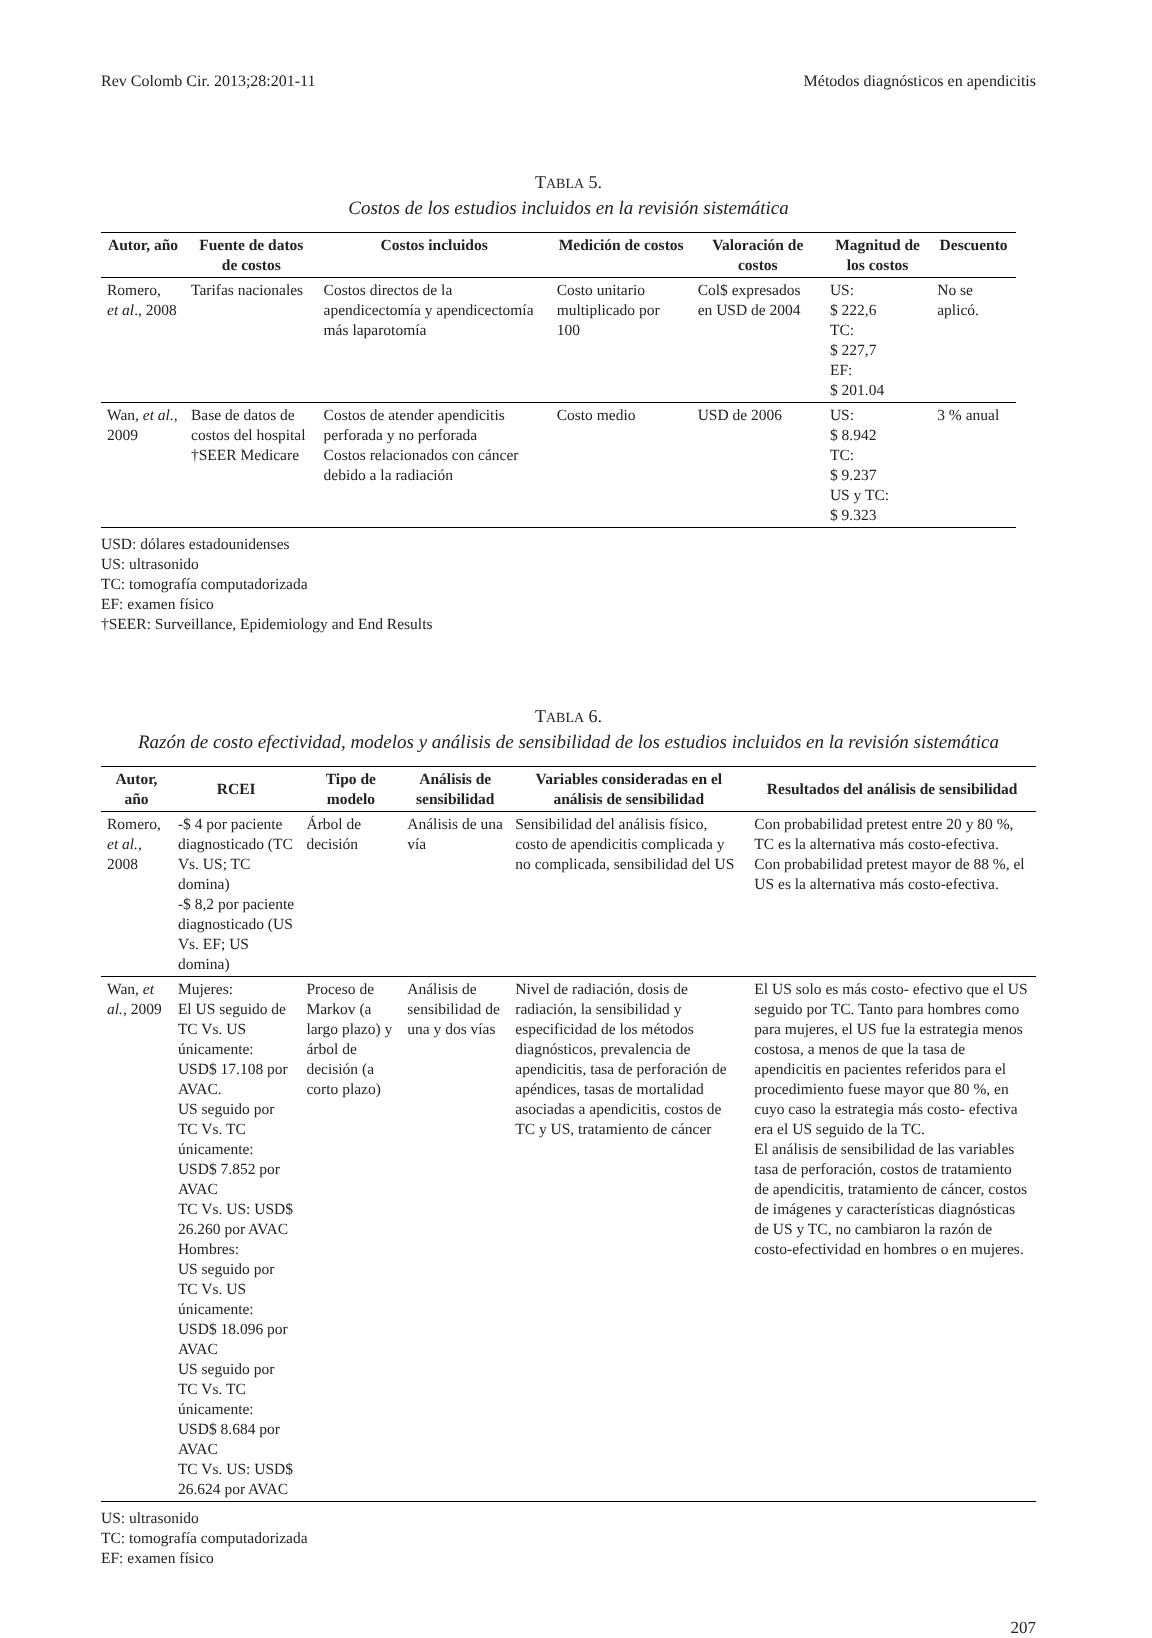Rev Colomb Cir. 2013;28:201-11 Métodos diagnósticos en apendicitis
TABLA 5.
Costos de los estudios incluidos en la revisión sistemática
| Autor, año | Fuente de datos de costos | Costos incluidos | Medición de costos | Valoración de costos | Magnitud de los costos | Descuento |
| --- | --- | --- | --- | --- | --- | --- |
| Romero, et al ., 2008 | Tarifas nacionales | Costos directos de la apendicectomía y apendicectomía más laparotomía | Costo unitario multiplicado por 100 | Col$ expresados en USD de 2004 | US: $ 222,6 TC: $ 227,7 EF: $ 201.04 | No se aplicó. |
| Wan, et al. , 2009 | Base de datos de costos del hospital †SEER Medicare | Costos de atender apendicitis perforada y no perforada Costos relacionados con cáncer debido a la radiación | Costo medio | USD de 2006 | US: $ 8.942 TC: $ 9.237 US y TC: $ 9.323 | 3 % anual |
USD: dólares estadounidenses
US: ultrasonido
TC: tomografía computadorizada
EF: examen físico
†SEER: Surveillance, Epidemiology and End Results
TABLA 6.
Razón de costo efectividad, modelos y análisis de sensibilidad de los estudios incluidos en la revisión sistemática
| Autor, año | RCEI | Tipo de modelo | Análisis de sensibilidad | Variables consideradas en el análisis de sensibilidad | Resultados del análisis de sensibilidad |
| --- | --- | --- | --- | --- | --- |
| Romero, et al., 2008 | -$ 4 por paciente diagnosticado (TC Vs. US; TC domina) -$ 8,2 por paciente diagnosticado (US Vs. EF; US domina) | Árbol de decisión | Análisis de una vía | Sensibilidad del análisis físico, costo de apendicitis complicada y no complicada, sensibilidad del US | Con probabilidad pretest entre 20 y 80 %, TC es la alternativa más costo-efectiva. Con probabilidad pretest mayor de 88 %, el US es la alternativa más costo-efectiva. |
| Wan, et al. , 2009 | Mujeres: El US seguido de TC Vs. US únicamente: USD$ 17.108 por AVAC. US seguido por TC Vs. TC únicamente: USD$ 7.852 por AVAC TC Vs. US: USD$ 26.260 por AVAC Hombres: US seguido por TC Vs. US únicamente: USD$ 18.096 por AVAC US seguido por TC Vs. TC únicamente: USD$ 8.684 por AVAC TC Vs. US: USD$ 26.624 por AVAC | Proceso de Markov (a largo plazo) y árbol de decisión (a corto plazo) | Análisis de sensibilidad de una y dos vías | Nivel de radiación, dosis de radiación, la sensibilidad y especificidad de los métodos diagnósticos, prevalencia de apendicitis, tasa de perforación de apéndices, tasas de mortalidad asociadas a apendicitis, costos de TC y US, tratamiento de cáncer | El US solo es más costo- efectivo que el US seguido por TC. Tanto para hombres como para mujeres, el US fue la estrategia menos costosa, a menos de que la tasa de apendicitis en pacientes referidos para el procedimiento fuese mayor que 80 %, en cuyo caso la estrategia más costo- efectiva era el US seguido de la TC. El análisis de sensibilidad de las variables tasa de perforación, costos de tratamiento de apendicitis, tratamiento de cáncer, costos de imágenes y características diagnósticas de US y TC, no cambiaron la razón de costo-efectividad en hombres o en mujeres. |
US: ultrasonido
TC: tomografía computadorizada
EF: examen físico
207